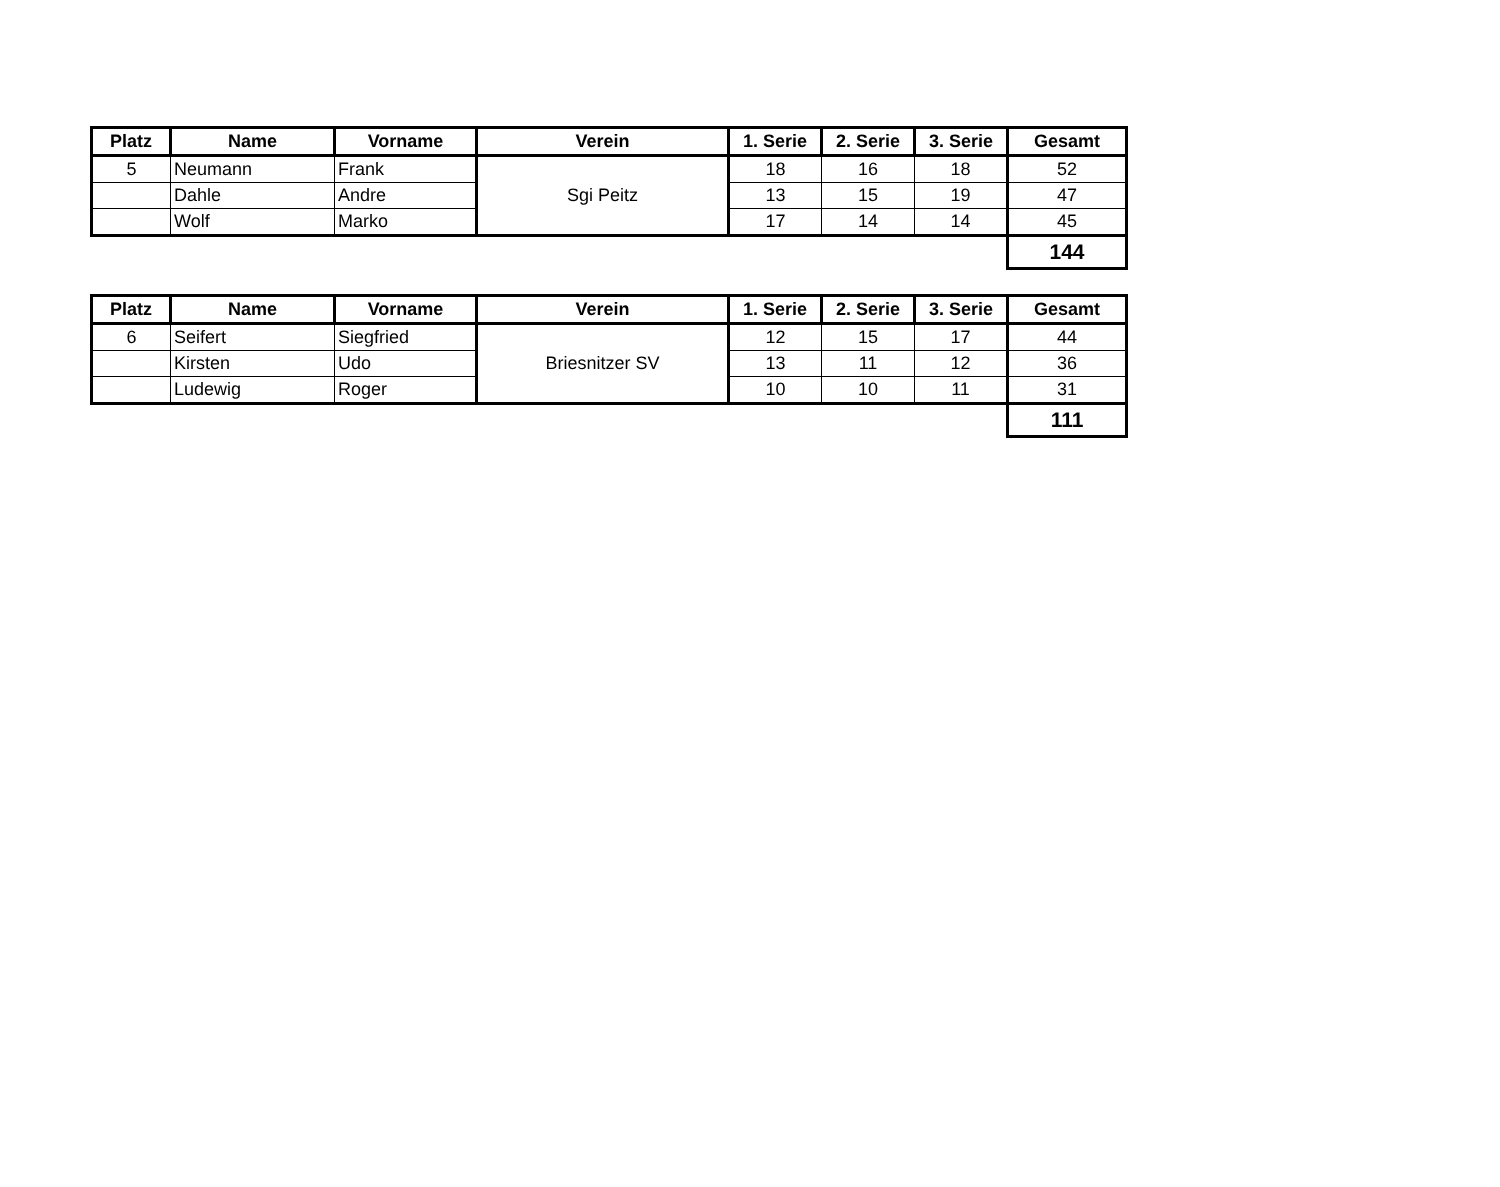| Platz | Name | Vorname | Verein | 1. Serie | 2. Serie | 3. Serie | Gesamt |
| --- | --- | --- | --- | --- | --- | --- | --- |
| 5 | Neumann | Frank | Sgi Peitz | 18 | 16 | 18 | 52 |
| | Dahle | Andre | | 13 | 15 | 19 | 47 |
| | Wolf | Marko | | 17 | 14 | 14 | 45 |
| | | | | | | | 144 |
| Platz | Name | Vorname | Verein | 1. Serie | 2. Serie | 3. Serie | Gesamt |
| --- | --- | --- | --- | --- | --- | --- | --- |
| 6 | Seifert | Siegfried | Briesnitzer SV | 12 | 15 | 17 | 44 |
| | Kirsten | Udo | | 13 | 11 | 12 | 36 |
| | Ludewig | Roger | | 10 | 10 | 11 | 31 |
| | | | | | | | 111 |